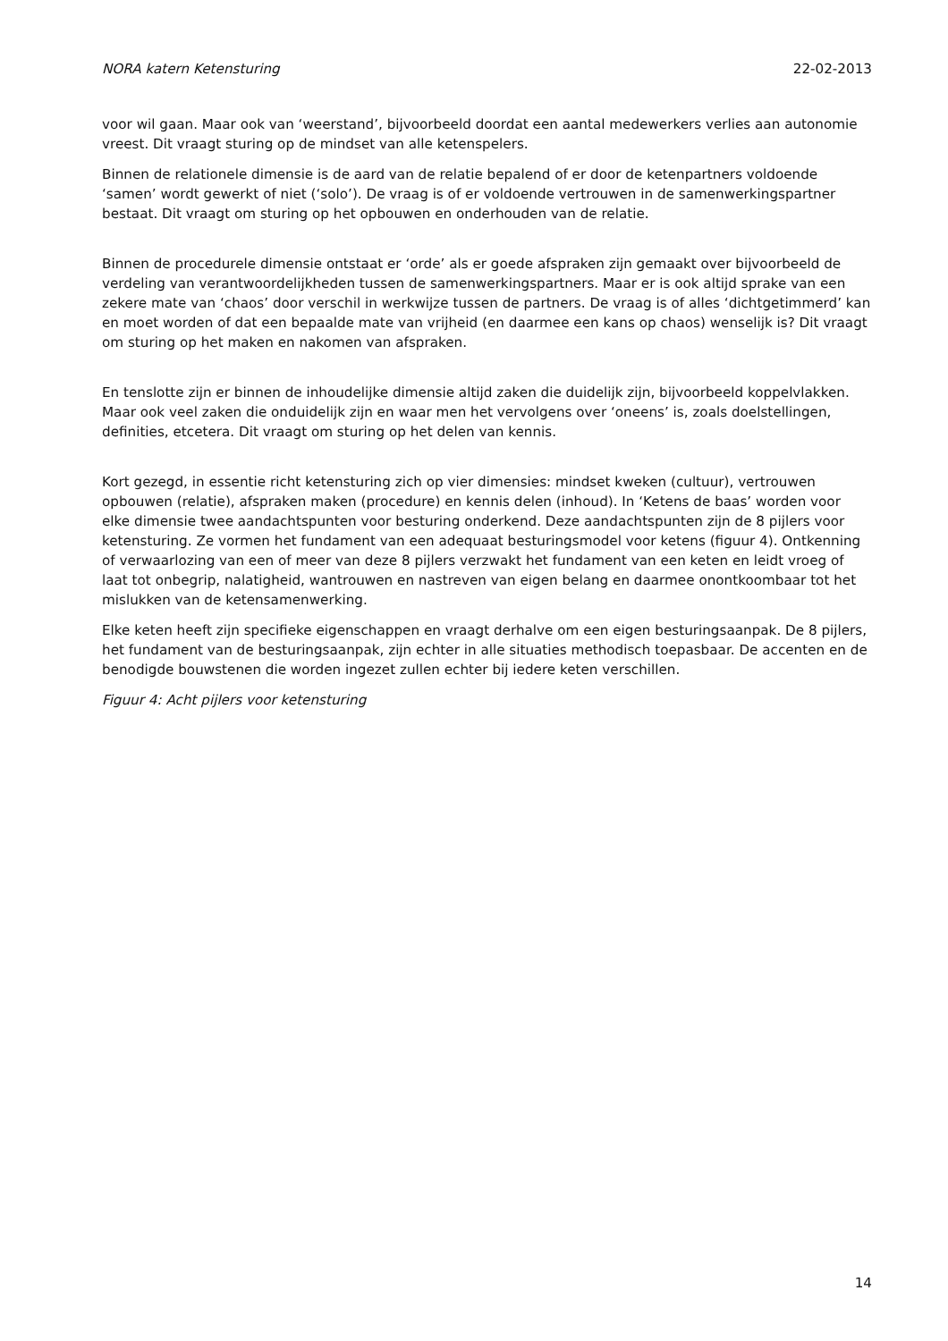NORA katern Ketensturing 22-02-2013
voor wil gaan. Maar ook van ‘weerstand’, bijvoorbeeld doordat een aantal medewerkers verlies aan autonomie vreest. Dit vraagt sturing op de mindset van alle ketenspelers.
Binnen de relationele dimensie is de aard van de relatie bepalend of er door de ketenpartners voldoende ‘samen’ wordt gewerkt of niet (‘solo’). De vraag is of er voldoende vertrouwen in de samenwerkingspartner bestaat. Dit vraagt om sturing op het opbouwen en onderhouden van de relatie.
Binnen de procedurele dimensie ontstaat er ‘orde’ als er goede afspraken zijn gemaakt over bijvoorbeeld de verdeling van verantwoordelijkheden tussen de samenwerkingspartners. Maar er is ook altijd sprake van een zekere mate van ‘chaos’ door verschil in werkwijze tussen de partners. De vraag is of alles ‘dichtgetimmerd’ kan en moet worden of dat een bepaalde mate van vrijheid (en daarmee een kans op chaos) wenselijk is? Dit vraagt om sturing op het maken en nakomen van afspraken.
En tenslotte zijn er binnen de inhoudelijke dimensie altijd zaken die duidelijk zijn, bijvoorbeeld koppelvlakken. Maar ook veel zaken die onduidelijk zijn en waar men het vervolgens over ‘oneens’ is, zoals doelstellingen, definities, etcetera. Dit vraagt om sturing op het delen van kennis.
Kort gezegd, in essentie richt ketensturing zich op vier dimensies: mindset kweken (cultuur), vertrouwen opbouwen (relatie), afspraken maken (procedure) en kennis delen (inhoud). In ‘Ketens de baas’ worden voor elke dimensie twee aandachtspunten voor besturing onderkend. Deze aandachtspunten zijn de 8 pijlers voor ketensturing. Ze vormen het fundament van een adequaat besturingsmodel voor ketens (figuur 4). Ontkenning of verwaarlozing van een of meer van deze 8 pijlers verzwakt het fundament van een keten en leidt vroeg of laat tot onbegrip, nalatigheid, wantrouwen en nastreven van eigen belang en daarmee onontkoombaar tot het mislukken van de ketensamenwerking.
Elke keten heeft zijn specifieke eigenschappen en vraagt derhalve om een eigen besturingsaanpak. De 8 pijlers, het fundament van de besturingsaanpak, zijn echter in alle situaties methodisch toepasbaar. De accenten en de benodigde bouwstenen die worden ingezet zullen echter bij iedere keten verschillen.
Figuur 4: Acht pijlers voor ketensturing
14